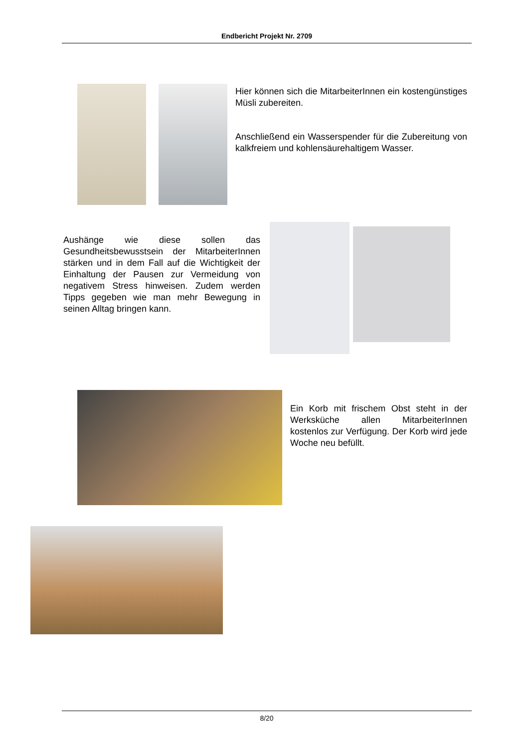Endbericht Projekt Nr. 2709
Hier können sich die MitarbeiterInnen ein kostengünstiges Müsli zubereiten.
Anschließend ein Wasserspender für die Zubereitung von kalkfreiem und kohlensäurehaltigem Wasser.
Aushänge wie diese sollen das Gesundheitsbewusstsein der MitarbeiterInnen stärken und in dem Fall auf die Wichtigkeit der Einhaltung der Pausen zur Vermeidung von negativem Stress hinweisen. Zudem werden Tipps gegeben wie man mehr Bewegung in seinen Alltag bringen kann.
Ein Korb mit frischem Obst steht in der Werksküche allen MitarbeiterInnen kostenlos zur Verfügung. Der Korb wird jede Woche neu befüllt.
8/20